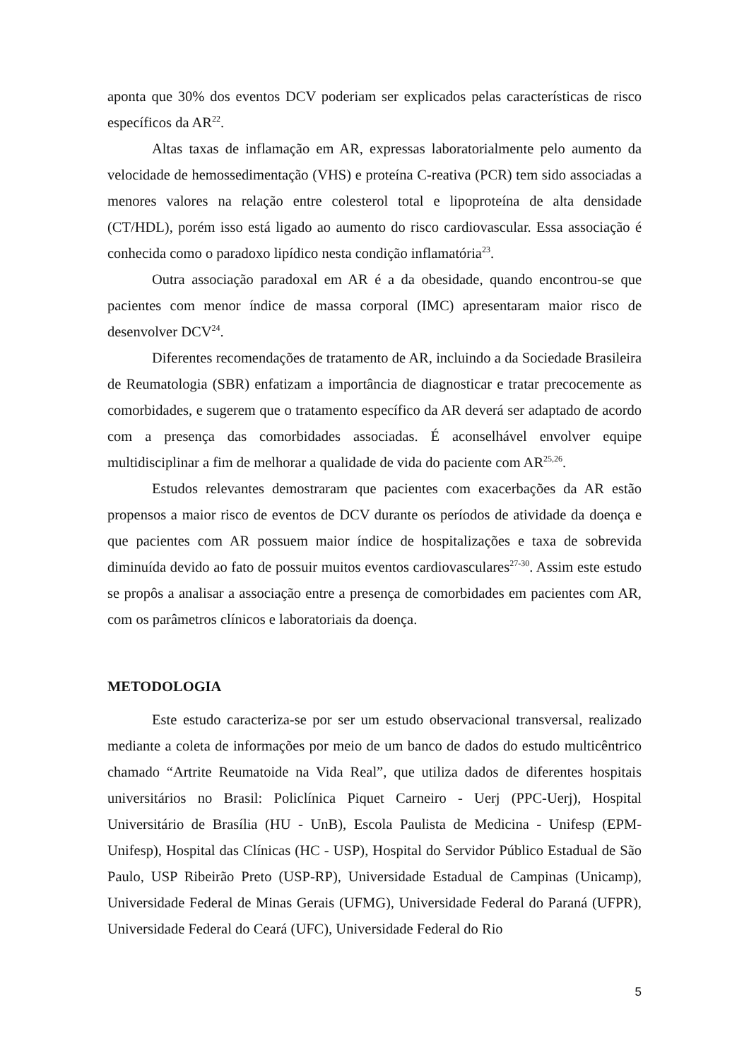aponta que 30% dos eventos DCV poderiam ser explicados pelas características de risco específicos da AR<sup>22</sup>.
Altas taxas de inflamação em AR, expressas laboratorialmente pelo aumento da velocidade de hemossedimentação (VHS) e proteína C-reativa (PCR) tem sido associadas a menores valores na relação entre colesterol total e lipoproteína de alta densidade (CT/HDL), porém isso está ligado ao aumento do risco cardiovascular. Essa associação é conhecida como o paradoxo lipídico nesta condição inflamatória<sup>23</sup>.
Outra associação paradoxal em AR é a da obesidade, quando encontrou-se que pacientes com menor índice de massa corporal (IMC) apresentaram maior risco de desenvolver DCV<sup>24</sup>.
Diferentes recomendações de tratamento de AR, incluindo a da Sociedade Brasileira de Reumatologia (SBR) enfatizam a importância de diagnosticar e tratar precocemente as comorbidades, e sugerem que o tratamento específico da AR deverá ser adaptado de acordo com a presença das comorbidades associadas. É aconselhável envolver equipe multidisciplinar a fim de melhorar a qualidade de vida do paciente com AR<sup>25,26</sup>.
Estudos relevantes demostraram que pacientes com exacerbações da AR estão propensos a maior risco de eventos de DCV durante os períodos de atividade da doença e que pacientes com AR possuem maior índice de hospitalizações e taxa de sobrevida diminuída devido ao fato de possuir muitos eventos cardiovasculares<sup>27-30</sup>. Assim este estudo se propôs a analisar a associação entre a presença de comorbidades em pacientes com AR, com os parâmetros clínicos e laboratoriais da doença.
METODOLOGIA
Este estudo caracteriza-se por ser um estudo observacional transversal, realizado mediante a coleta de informações por meio de um banco de dados do estudo multicêntrico chamado “Artrite Reumatoide na Vida Real”, que utiliza dados de diferentes hospitais universitários no Brasil: Policlínica Piquet Carneiro - Uerj (PPC-Uerj), Hospital Universitário de Brasília (HU - UnB), Escola Paulista de Medicina - Unifesp (EPM-Unifesp), Hospital das Clínicas (HC - USP), Hospital do Servidor Público Estadual de São Paulo, USP Ribeirão Preto (USP-RP), Universidade Estadual de Campinas (Unicamp), Universidade Federal de Minas Gerais (UFMG), Universidade Federal do Paraná (UFPR), Universidade Federal do Ceará (UFC), Universidade Federal do Rio
5